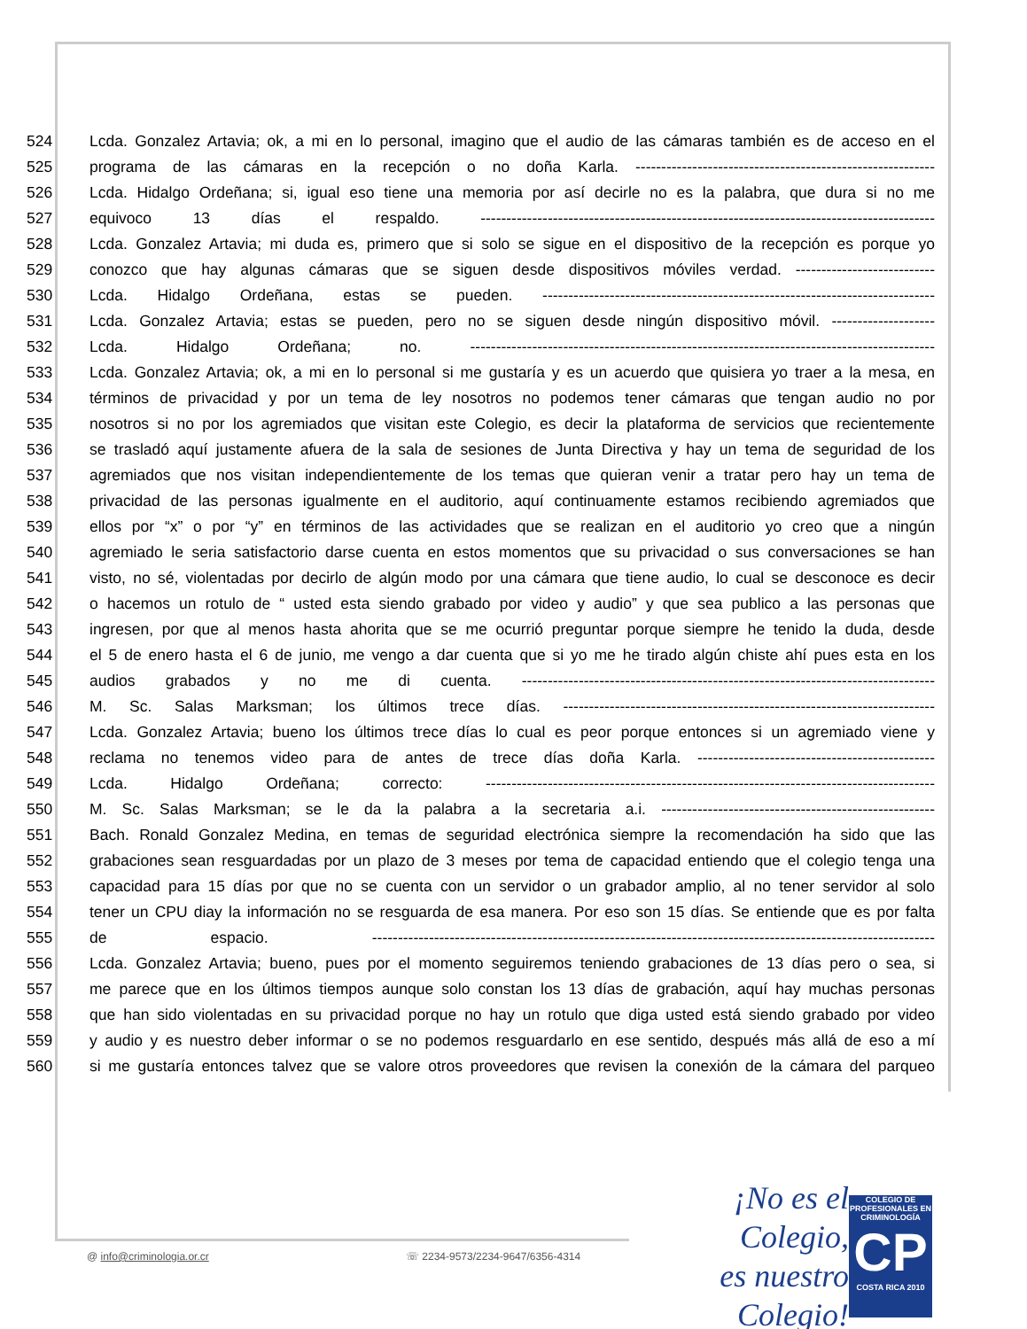524 Lcda. Gonzalez Artavia; ok, a mi en lo personal, imagino que el audio de las cámaras también es de acceso en el
525 programa de las cámaras en la recepción o no doña Karla. ----------------------------------------------------------
526 Lcda. Hidalgo Ordeñana; si, igual eso tiene una memoria por así decirle no es la palabra, que dura si no me
527 equivoco 13 días el respaldo. ----------------------------------------------------------------------------------------
528 Lcda. Gonzalez Artavia; mi duda es, primero que si solo se sigue en el dispositivo de la recepción es porque yo
529 conozco que hay algunas cámaras que se siguen desde dispositivos móviles verdad. ---------------------------
530 Lcda. Hidalgo Ordeñana, estas se pueden. ----------------------------------------------------------------------------
531 Lcda. Gonzalez Artavia; estas se pueden, pero no se siguen desde ningún dispositivo móvil. --------------------
532 Lcda. Hidalgo Ordeñana; no. ------------------------------------------------------------------------------------------
533 Lcda. Gonzalez Artavia; ok, a mi en lo personal si me gustaría y es un acuerdo que quisiera yo traer a la mesa, en
534 términos de privacidad y por un tema de ley nosotros no podemos tener cámaras que tengan audio no por
535 nosotros si no por los agremiados que visitan este Colegio, es decir la plataforma de servicios que recientemente
536 se trasladó aquí justamente afuera de la sala de sesiones de Junta Directiva y hay un tema de seguridad de los
537 agremiados que nos visitan independientemente de los temas que quieran venir a tratar pero hay un tema de
538 privacidad de las personas igualmente en el auditorio, aquí continuamente estamos recibiendo agremiados que
539 ellos por “x” o por “y” en términos de las actividades que se realizan en el auditorio yo creo que a ningún
540 agremiado le seria satisfactorio darse cuenta en estos momentos que su privacidad o sus conversaciones se han
541 visto, no sé, violentadas por decirlo de algún modo por una cámara que tiene audio, lo cual se desconoce es decir
542 o hacemos un rotulo de “ usted esta siendo grabado por video y audio” y que sea publico a las personas que
543 ingresen, por que al menos hasta ahorita que se me ocurrió preguntar porque siempre he tenido la duda, desde
544 el 5 de enero hasta el 6 de junio, me vengo a dar cuenta que si yo me he tirado algún chiste ahí pues esta en los
545 audios grabados y no me di cuenta. --------------------------------------------------------------------------------
546 M. Sc. Salas Marksman; los últimos trece días. ------------------------------------------------------------------------
547 Lcda. Gonzalez Artavia; bueno los últimos trece días lo cual es peor porque entonces si un agremiado viene y
548 reclama no tenemos video para de antes de trece días doña Karla. ----------------------------------------------
549 Lcda. Hidalgo Ordeñana; correcto: ---------------------------------------------------------------------------------------
550 M. Sc. Salas Marksman; se le da la palabra a la secretaria a.i. -----------------------------------------------------
551 Bach. Ronald Gonzalez Medina, en temas de seguridad electrónica siempre la recomendación ha sido que las
552 grabaciones sean resguardadas por un plazo de 3 meses por tema de capacidad entiendo que el colegio tenga una
553 capacidad para 15 días por que no se cuenta con un servidor o un grabador amplio, al no tener servidor al solo
554 tener un CPU diay la información no se resguarda de esa manera. Por eso son 15 días. Se entiende que es por falta
555 de espacio. -------------------------------------------------------------------------------------------------------------
556 Lcda. Gonzalez Artavia; bueno, pues por el momento seguiremos teniendo grabaciones de 13 días pero o sea, si
557 me parece que en los últimos tiempos aunque solo constan los 13 días de grabación, aquí hay muchas personas
558 que han sido violentadas en su privacidad porque no hay un rotulo que diga usted está siendo grabado por video
559 y audio y es nuestro deber informar o se no podemos resguardarlo en ese sentido, después más allá de eso a mí
560 si me gustaría entonces talvez que se valore otros proveedores que revisen la conexión de la cámara del parqueo
@ info@criminologia.or.cr ☏ 2234-9573/2234-9647/6356-4314
¡No es el Colegio,
es nuestro Colegio!
COLEGIO DE PROFESIONALES EN
CRIMINOLOGÍA
CP
COSTA RICA 2010